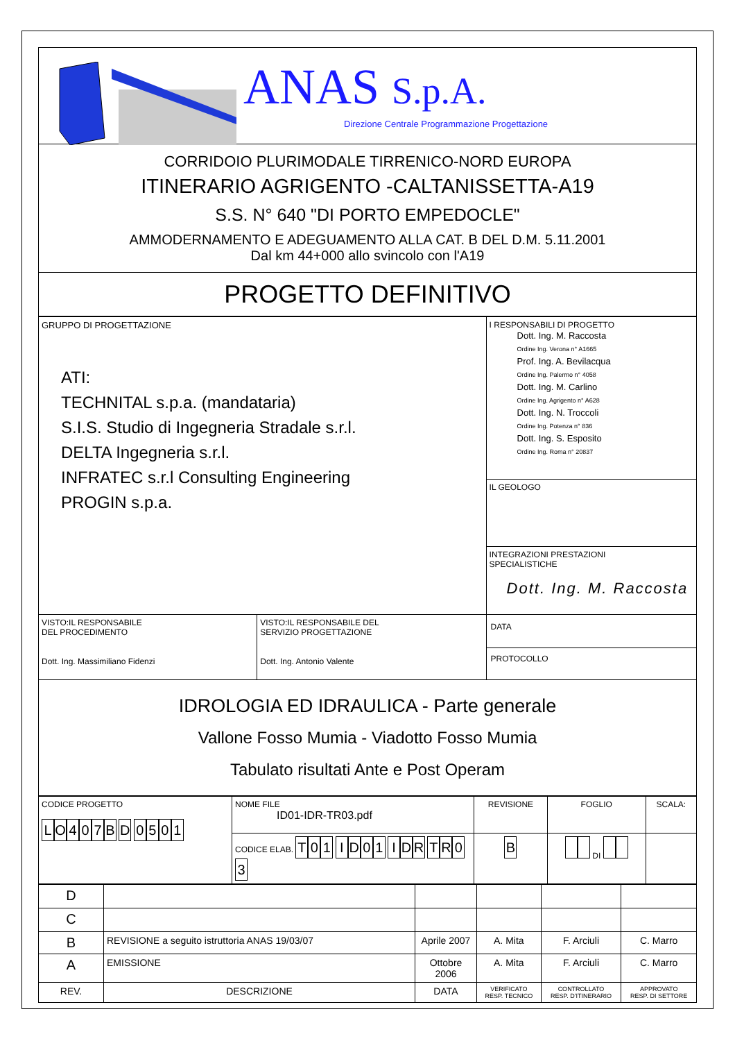ANAS S.p.A.
Direzione Centrale Programmazione Progettazione
CORRIDOIO PLURIMODALE TIRRENICO-NORD EUROPA
ITINERARIO AGRIGENTO -CALTANISSETTA-A19
S.S. N° 640 "DI PORTO EMPEDOCLE"
AMMODERNAMENTO E ADEGUAMENTO ALLA CAT. B DEL D.M. 5.11.2001
Dal km 44+000 allo svincolo con l'A19
PROGETTO DEFINITIVO
| GRUPPO DI PROGETTAZIONE ATI: TECHNITAL s.p.a. (mandataria) S.I.S. Studio di Ingegneria Stradale s.r.l. DELTA Ingegneria s.r.l. INFRATEC s.r.l Consulting Engineering PROGIN s.p.a. | | I RESPONSABILI DI PROGETTO Dott. Ing. M. Raccosta Ordine Ing. Verona n° A1665 Prof. Ing. A. Bevilacqua Ordine Ing. Palermo n° 4058 Dott. Ing. M. Carlino Ordine Ing. Agrigento n° A628 Dott. Ing. N. Troccoli Ordine Ing. Potenza n° 836 Dott. Ing. S. Esposito Ordine Ing. Roma n° 20837 |
| | | IL GEOLOGO |
| | | INTEGRAZIONI PRESTAZIONI SPECIALISTICHE Dott. Ing. M. Raccosta |
| VISTO:IL RESPONSABILE DEL PROCEDIMENTO Dott. Ing. Massimiliano Fidenzi | VISTO:IL RESPONSABILE DEL SERVIZIO PROGETTAZIONE Dott. Ing. Antonio Valente | DATA PROTOCOLLO |
IDROLOGIA ED IDRAULICA - Parte generale
Vallone Fosso Mumia - Viadotto Fosso Mumia
Tabulato risultati Ante e Post Operam
| CODICE PROGETTO L O 4 0 7 B D 0 5 0 1 | NOME FILE ID01-IDR-TR03.pdf | REVISIONE | FOGLIO | SCALA: |
| | CODICE ELAB. T 0 1 I D 0 1 I D R T R 0 3 | B | DI | |
| D | | | | | |
| C | | | | | |
| B | REVISIONE a seguito istruttoria ANAS 19/03/07 | Aprile 2007 | A. Mita | F. Arciuli | C. Marro |
| A | EMISSIONE | Ottobre 2006 | A. Mita | F. Arciuli | C. Marro |
| REV. | DESCRIZIONE | DATA | VERIFICATO RESP. TECNICO | CONTROLLATO RESP. D'ITINERARIO | APPROVATO RESP. DI SETTORE |